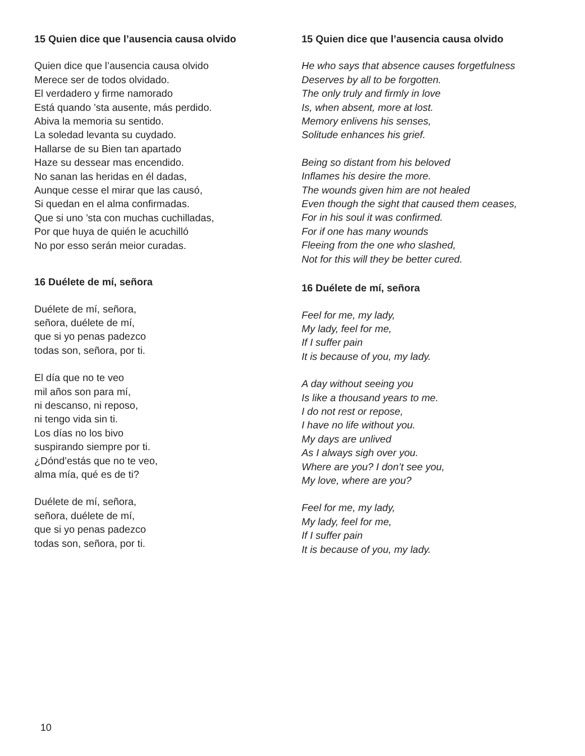15 Quien dice que l’ausencia causa olvido
Quien dice que l’ausencia causa olvido
Merece ser de todos olvidado.
El verdadero y firme namorado
Está quando ’sta ausente, más perdido.
Abiva la memoria su sentido.
La soledad levanta su cuydado.
Hallarse de su Bien tan apartado
Haze su dessear mas encendido.
No sanan las heridas en él dadas,
Aunque cesse el mirar que las causó,
Si quedan en el alma confirmadas.
Que si uno ’sta con muchas cuchilladas,
Por que huya de quién le acuchilló
No por esso serán meior curadas.
16 Duélete de mí, señora
Duélete de mí, señora,
señora, duélete de mí,
que si yo penas padezco
todas son, señora, por ti.
El día que no te veo
mil años son para mí,
ni descanso, ni reposo,
ni tengo vida sin ti.
Los días no los bivo
suspirando siempre por ti.
¿Dónd’estás que no te veo,
alma mía, qué es de ti?
Duélete de mí, señora,
señora, duélete de mí,
que si yo penas padezco
todas son, señora, por ti.
15 Quien dice que l’ausencia causa olvido
He who says that absence causes forgetfulness
Deserves by all to be forgotten.
The only truly and firmly in love
Is, when absent, more at lost.
Memory enlivens his senses,
Solitude enhances his grief.
Being so distant from his beloved
Inflames his desire the more.
The wounds given him are not healed
Even though the sight that caused them ceases,
For in his soul it was confirmed.
For if one has many wounds
Fleeing from the one who slashed,
Not for this will they be better cured.
16 Duélete de mí, señora
Feel for me, my lady,
My lady, feel for me,
If I suffer pain
It is because of you, my lady.
A day without seeing you
Is like a thousand years to me.
I do not rest or repose,
I have no life without you.
My days are unlived
As I always sigh over you.
Where are you? I don’t see you,
My love, where are you?
Feel for me, my lady,
My lady, feel for me,
If I suffer pain
It is because of you, my lady.
10